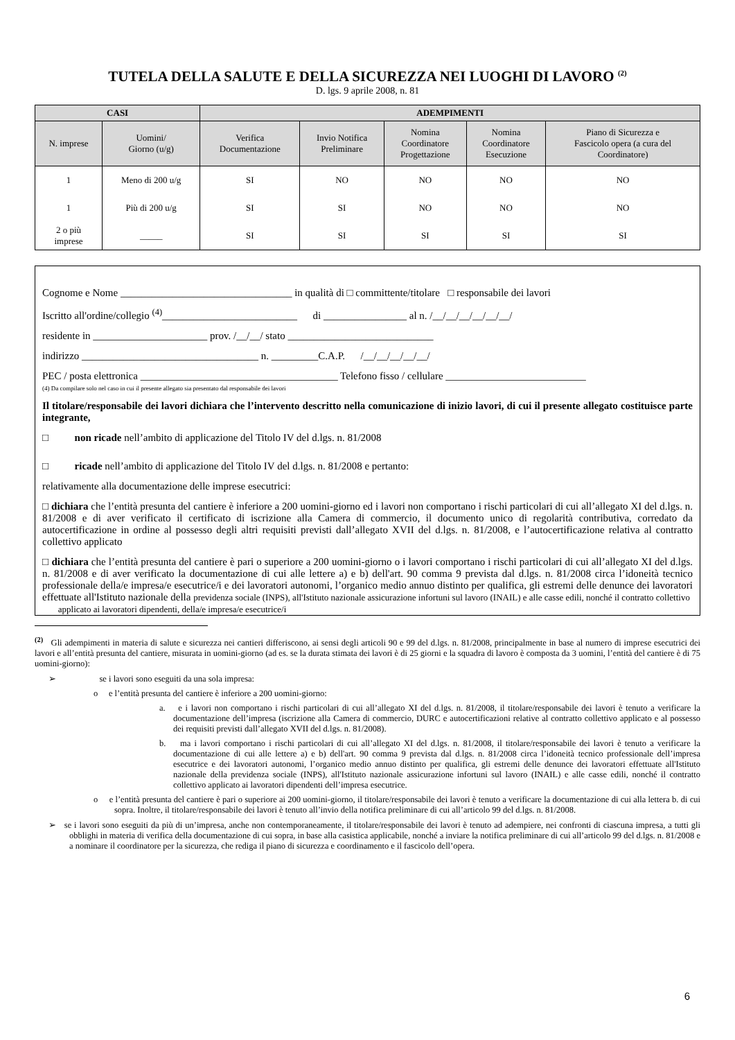TUTELA DELLA SALUTE E DELLA SICUREZZA NEI LUOGHI DI LAVORO <sup>(2)</sup>
D. lgs. 9 aprile 2008, n. 81
| CASI | | ADEMPIMENTI | | | | |
| --- | --- | --- | --- | --- | --- | --- |
| N. imprese | Uomini/ Giorno (u/g) | Verifica Documentazione | Invio Notifica Preliminare | Nomina Coordinatore Progettazione | Nomina Coordinatore Esecuzione | Piano di Sicurezza e Fascicolo opera (a cura del Coordinatore) |
| 1 | Meno di 200 u/g | SI | NO | NO | NO | NO |
| 1 | Più di 200 u/g | SI | SI | NO | NO | NO |
| 2 o più imprese | _____ | SI | SI | SI | SI | SI |
Cognome e Nome _________________________________ in qualità di □ committente/titolare □ responsabile dei lavori
Iscritto all'ordine/collegio <sup>(4)</sup>__________________________ di ________________ al n. /__/__/__/__/__/__/
residente in ______________________ prov. /__/__/ stato ____________________________
indirizzo __________________________________ n. _________C.A.P. /__/__/__/__/__/
PEC / posta elettronica ______________________________________ Telefono fisso / cellulare ___________________________
(4) Da compilare solo nel caso in cui il presente allegato sia presentato dal responsabile dei lavori
Il titolare/responsabile dei lavori dichiara che l’intervento descritto nella comunicazione di inizio lavori, di cui il presente allegato costituisce parte integrante,
□ non ricade nell’ambito di applicazione del Titolo IV del d.lgs. n. 81/2008
□ ricade nell’ambito di applicazione del Titolo IV del d.lgs. n. 81/2008 e pertanto:
relativamente alla documentazione delle imprese esecutrici:
□ dichiara che l’entità presunta del cantiere è inferiore a 200 uomini-giorno ed i lavori non comportano i rischi particolari di cui all’allegato XI del d.lgs. n. 81/2008 e di aver verificato il certificato di iscrizione alla Camera di commercio, il documento unico di regolarità contributiva, corredato da autocertificazione in ordine al possesso degli altri requisiti previsti dall’allegato XVII del d.lgs. n. 81/2008, e l’autocertificazione relativa al contratto collettivo applicato
□ dichiara che l’entità presunta del cantiere è pari o superiore a 200 uomini-giorno o i lavori comportano i rischi particolari di cui all’allegato XI del d.lgs. n. 81/2008 e di aver verificato la documentazione di cui alle lettere a) e b) dell'art. 90 comma 9 prevista dal d.lgs. n. 81/2008 circa l’idoneità tecnico professionale della/e impresa/e esecutrice/i e dei lavoratori autonomi, l’organico medio annuo distinto per qualifica, gli estremi delle denunce dei lavoratori effettuate all'Istituto nazionale della previdenza sociale (INPS), all'Istituto nazionale assicurazione infortuni sul lavoro (INAIL) e alle casse edili, nonché il contratto collettivo
applicato ai lavoratori dipendenti, della/e impresa/e esecutrice/i
<sup>(2)</sup> Gli adempimenti in materia di salute e sicurezza nei cantieri differiscono, ai sensi degli articoli 90 e 99 del d.lgs. n. 81/2008, principalmente in base al numero di imprese esecutrici dei lavori e all’entità presunta del cantiere, misurata in uomini-giorno (ad es. se la durata stimata dei lavori è di 25 giorni e la squadra di lavoro è composta da 3 uomini, l’entità del cantiere è di 75 uomini-giorno):
➢ se i lavori sono eseguiti da una sola impresa:
o e l’entità presunta del cantiere è inferiore a 200 uomini-giorno:
a. e i lavori non comportano i rischi particolari di cui all’allegato XI del d.lgs. n. 81/2008, il titolare/responsabile dei lavori è tenuto a verificare la documentazione dell’impresa (iscrizione alla Camera di commercio, DURC e autocertificazioni relative al contratto collettivo applicato e al possesso dei requisiti previsti dall’allegato XVII del d.lgs. n. 81/2008).
b. ma i lavori comportano i rischi particolari di cui all’allegato XI del d.lgs. n. 81/2008, il titolare/responsabile dei lavori è tenuto a verificare la documentazione di cui alle lettere a) e b) dell'art. 90 comma 9 prevista dal d.lgs. n. 81/2008 circa l’idoneità tecnico professionale dell’impresa esecutrice e dei lavoratori autonomi, l’organico medio annuo distinto per qualifica, gli estremi delle denunce dei lavoratori effettuate all'Istituto nazionale della previdenza sociale (INPS), all'Istituto nazionale assicurazione infortuni sul lavoro (INAIL) e alle casse edili, nonché il contratto collettivo applicato ai lavoratori dipendenti dell’impresa esecutrice.
o e l’entità presunta del cantiere è pari o superiore ai 200 uomini-giorno, il titolare/responsabile dei lavori è tenuto a verificare la documentazione di cui alla lettera b. di cui sopra. Inoltre, il titolare/responsabile dei lavori è tenuto all’invio della notifica preliminare di cui all’articolo 99 del d.lgs. n. 81/2008.
➢ se i lavori sono eseguiti da più di un’impresa, anche non contemporaneamente, il titolare/responsabile dei lavori è tenuto ad adempiere, nei confronti di ciascuna impresa, a tutti gli obblighi in materia di verifica della documentazione di cui sopra, in base alla casistica applicabile, nonché a inviare la notifica preliminare di cui all’articolo 99 del d.lgs. n. 81/2008 e a nominare il coordinatore per la sicurezza, che rediga il piano di sicurezza e coordinamento e il fascicolo dell’opera.
6